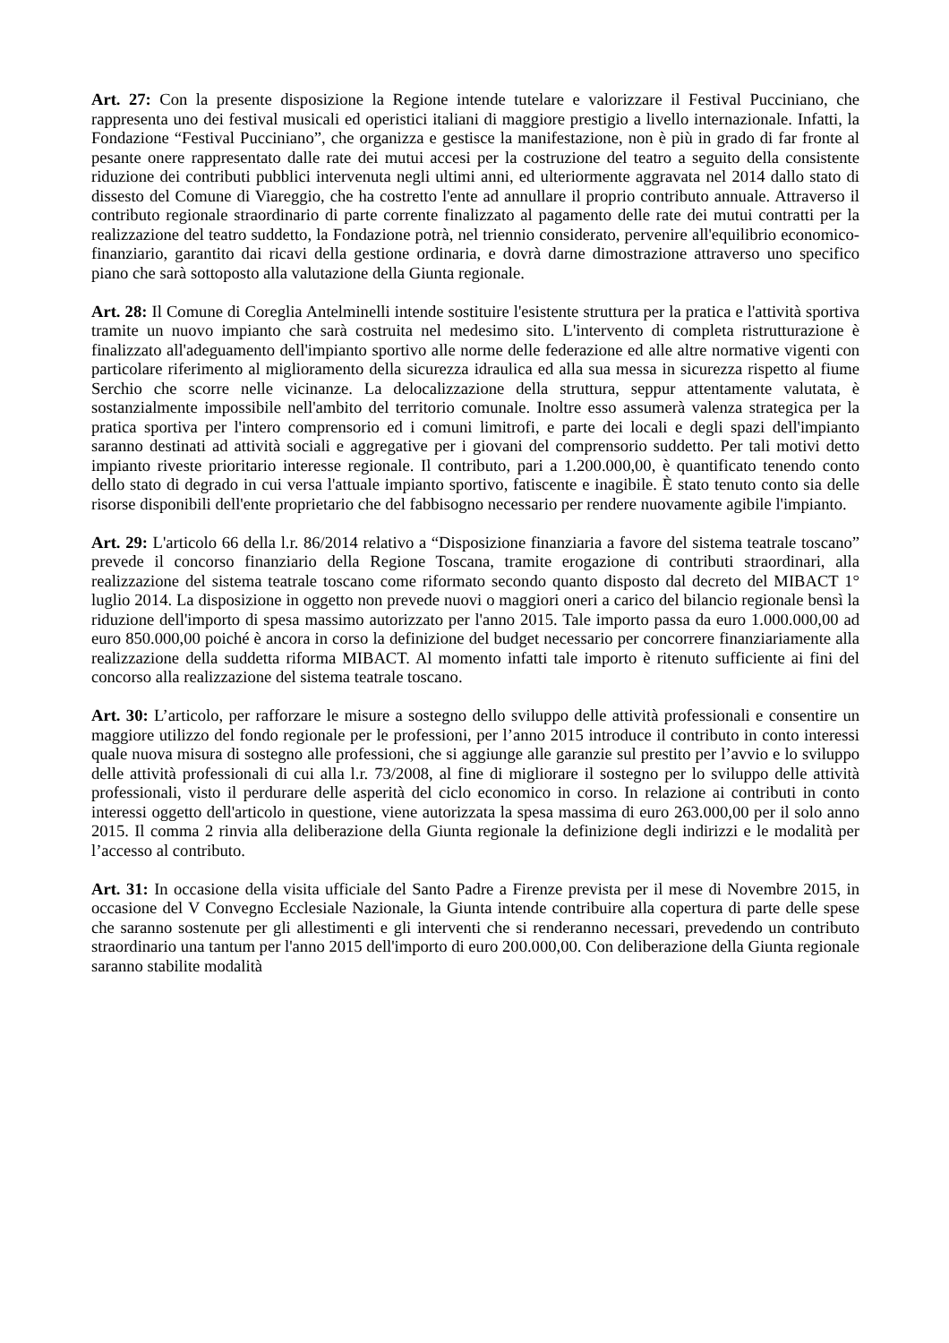Art. 27: Con la presente disposizione la Regione intende tutelare e valorizzare il Festival Pucciniano, che rappresenta uno dei festival musicali ed operistici italiani di maggiore prestigio a livello internazionale. Infatti, la Fondazione “Festival Pucciniano”, che organizza e gestisce la manifestazione, non è più in grado di far fronte al pesante onere rappresentato dalle rate dei mutui accesi per la costruzione del teatro a seguito della consistente riduzione dei contributi pubblici intervenuta negli ultimi anni, ed ulteriormente aggravata nel 2014 dallo stato di dissesto del Comune di Viareggio, che ha costretto l'ente ad annullare il proprio contributo annuale. Attraverso il contributo regionale straordinario di parte corrente finalizzato al pagamento delle rate dei mutui contratti per la realizzazione del teatro suddetto, la Fondazione potrà, nel triennio considerato, pervenire all'equilibrio economico-finanziario, garantito dai ricavi della gestione ordinaria, e dovrà darne dimostrazione attraverso uno specifico piano che sarà sottoposto alla valutazione della Giunta regionale.
Art. 28: Il Comune di Coreglia Antelminelli intende sostituire l'esistente struttura per la pratica e l'attività sportiva tramite un nuovo impianto che sarà costruita nel medesimo sito. L'intervento di completa ristrutturazione è finalizzato all'adeguamento dell'impianto sportivo alle norme delle federazione ed alle altre normative vigenti con particolare riferimento al miglioramento della sicurezza idraulica ed alla sua messa in sicurezza rispetto al fiume Serchio che scorre nelle vicinanze. La delocalizzazione della struttura, seppur attentamente valutata, è sostanzialmente impossibile nell'ambito del territorio comunale. Inoltre esso assumerà valenza strategica per la pratica sportiva per l'intero comprensorio ed i comuni limitrofi, e parte dei locali e degli spazi dell'impianto saranno destinati ad attività sociali e aggregative per i giovani del comprensorio suddetto. Per tali motivi detto impianto riveste prioritario interesse regionale. Il contributo, pari a 1.200.000,00, è quantificato tenendo conto dello stato di degrado in cui versa l'attuale impianto sportivo, fatiscente e inagibile. È stato tenuto conto sia delle risorse disponibili dell'ente proprietario che del fabbisogno necessario per rendere nuovamente agibile l'impianto.
Art. 29: L'articolo 66 della l.r. 86/2014 relativo a “Disposizione finanziaria a favore del sistema teatrale toscano” prevede il concorso finanziario della Regione Toscana, tramite erogazione di contributi straordinari, alla realizzazione del sistema teatrale toscano come riformato secondo quanto disposto dal decreto del MIBACT 1° luglio 2014. La disposizione in oggetto non prevede nuovi o maggiori oneri a carico del bilancio regionale bensì la riduzione dell'importo di spesa massimo autorizzato per l'anno 2015. Tale importo passa da euro 1.000.000,00 ad euro 850.000,00 poiché è ancora in corso la definizione del budget necessario per concorrere finanziariamente alla realizzazione della suddetta riforma MIBACT. Al momento infatti tale importo è ritenuto sufficiente ai fini del concorso alla realizzazione del sistema teatrale toscano.
Art. 30: L’articolo, per rafforzare le misure a sostegno dello sviluppo delle attività professionali e consentire un maggiore utilizzo del fondo regionale per le professioni, per l’anno 2015 introduce il contributo in conto interessi quale nuova misura di sostegno alle professioni, che si aggiunge alle garanzie sul prestito per l’avvio e lo sviluppo delle attività professionali di cui alla l.r. 73/2008, al fine di migliorare il sostegno per lo sviluppo delle attività professionali, visto il perdurare delle asperità del ciclo economico in corso. In relazione ai contributi in conto interessi oggetto dell'articolo in questione, viene autorizzata la spesa massima di euro 263.000,00 per il solo anno 2015. Il comma 2 rinvia alla deliberazione della Giunta regionale la definizione degli indirizzi e le modalità per l’accesso al contributo.
Art. 31: In occasione della visita ufficiale del Santo Padre a Firenze prevista per il mese di Novembre 2015, in occasione del V Convegno Ecclesiale Nazionale, la Giunta intende contribuire alla copertura di parte delle spese che saranno sostenute per gli allestimenti e gli interventi che si renderanno necessari, prevedendo un contributo straordinario una tantum per l'anno 2015 dell'importo di euro 200.000,00. Con deliberazione della Giunta regionale saranno stabilite modalità